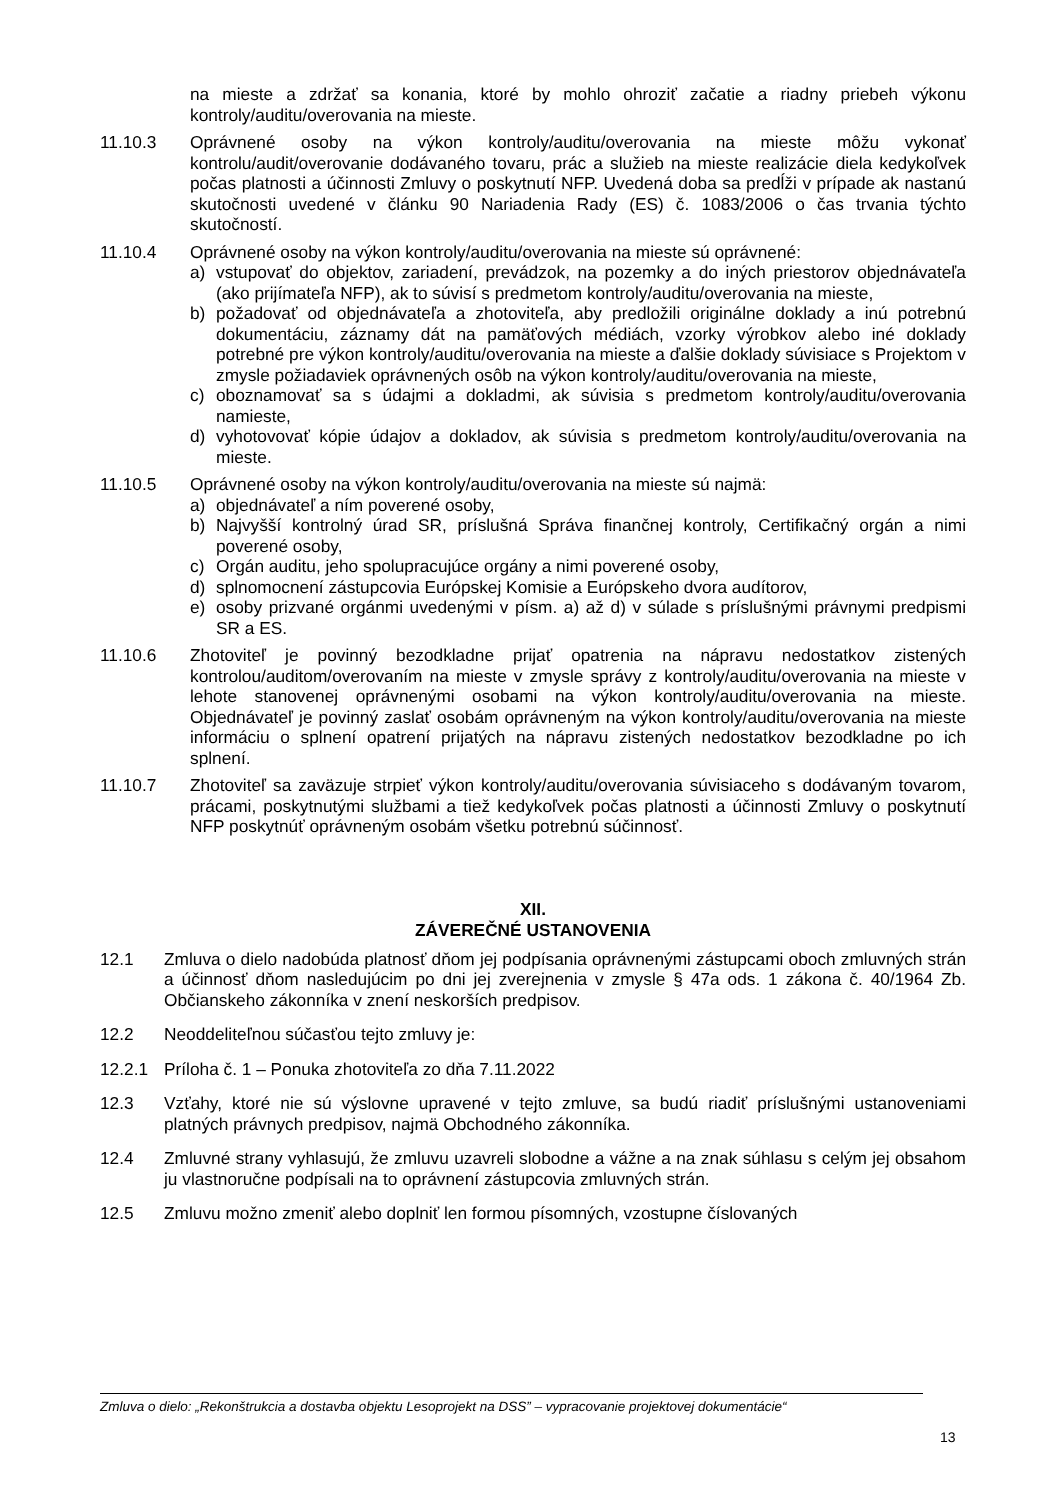na mieste a zdržať sa konania, ktoré by mohlo ohroziť začatie a riadny priebeh výkonu kontroly/auditu/overovania na mieste.
11.10.3 Oprávnené osoby na výkon kontroly/auditu/overovania na mieste môžu vykonať kontrolu/audit/overovanie dodávaného tovaru, prác a služieb na mieste realizácie diela kedykoľvek počas platnosti a účinnosti Zmluvy o poskytnutí NFP. Uvedená doba sa predĺži v prípade ak nastanú skutočnosti uvedené v článku 90 Nariadenia Rady (ES) č. 1083/2006 o čas trvania týchto skutočností.
11.10.4 Oprávnené osoby na výkon kontroly/auditu/overovania na mieste sú oprávnené:
a) vstupovať do objektov, zariadení, prevádzok, na pozemky a do iných priestorov objednávateľa (ako prijímateľa NFP), ak to súvisí s predmetom kontroly/auditu/overovania na mieste,
b) požadovať od objednávateľa a zhotoviteľa, aby predložili originálne doklady a inú potrebnú dokumentáciu, záznamy dát na pamäťových médiách, vzorky výrobkov alebo iné doklady potrebné pre výkon kontroly/auditu/overovania na mieste a ďalšie doklady súvisiace s Projektom v zmysle požiadaviek oprávnených osôb na výkon kontroly/auditu/overovania na mieste,
c) oboznamovať sa s údajmi a dokladmi, ak súvisia s predmetom kontroly/auditu/overovania namieste,
d) vyhotovovať kópie údajov a dokladov, ak súvisia s predmetom kontroly/auditu/overovania na mieste.
11.10.5 Oprávnené osoby na výkon kontroly/auditu/overovania na mieste sú najmä:
a) objednávateľ a ním poverené osoby,
b) Najvyšší kontrolný úrad SR, príslušná Správa finančnej kontroly, Certifikačný orgán a nimi poverené osoby,
c) Orgán auditu, jeho spolupracujúce orgány a nimi poverené osoby,
d) splnomocnení zástupcovia Európskej Komisie a Európskeho dvora audítorov,
e) osoby prizvané orgánmi uvedenými v písm. a) až d) v súlade s príslušnými právnymi predpismi SR a ES.
11.10.6 Zhotoviteľ je povinný bezodkladne prijať opatrenia na nápravu nedostatkov zistených kontrolou/auditom/overovaním na mieste v zmysle správy z kontroly/auditu/overovania na mieste v lehote stanovenej oprávnenými osobami na výkon kontroly/auditu/overovania na mieste. Objednávateľ je povinný zaslať osobám oprávneným na výkon kontroly/auditu/overovania na mieste informáciu o splnení opatrení prijatých na nápravu zistených nedostatkov bezodkladne po ich splnení.
11.10.7 Zhotoviteľ sa zaväzuje strpieť výkon kontroly/auditu/overovania súvisiaceho s dodávaným tovarom, prácami, poskytnutými službami a tiež kedykoľvek počas platnosti a účinnosti Zmluvy o poskytnutí NFP poskytnúť oprávneným osobám všetku potrebnú súčinnosť.
XII.
ZÁVEREČNÉ USTANOVENIA
12.1 Zmluva o dielo nadobúda platnosť dňom jej podpísania oprávnenými zástupcami oboch zmluvných strán a účinnosť dňom nasledujúcim po dni jej zverejnenia v zmysle § 47a ods. 1 zákona č. 40/1964 Zb. Občianskeho zákonníka v znení neskorších predpisov.
12.2 Neoddeliteľnou súčasťou tejto zmluvy je:
12.2.1 Príloha č. 1 – Ponuka zhotoviteľa zo dňa 7.11.2022
12.3 Vzťahy, ktoré nie sú výslovne upravené v tejto zmluve, sa budú riadiť príslušnými ustanoveniami platných právnych predpisov, najmä Obchodného zákonníka.
12.4 Zmluvné strany vyhlasujú, že zmluvu uzavreli slobodne a vážne a na znak súhlasu s celým jej obsahom ju vlastnoručne podpísali na to oprávnení zástupcovia zmluvných strán.
12.5 Zmluvu možno zmeniť alebo doplniť len formou písomných, vzostupne číslovaných
Zmluva o dielo: „Rekonštrukcia a dostavba objektu Lesoprojekt na DSS” – vypracovanie projektovej dokumentácie“
13